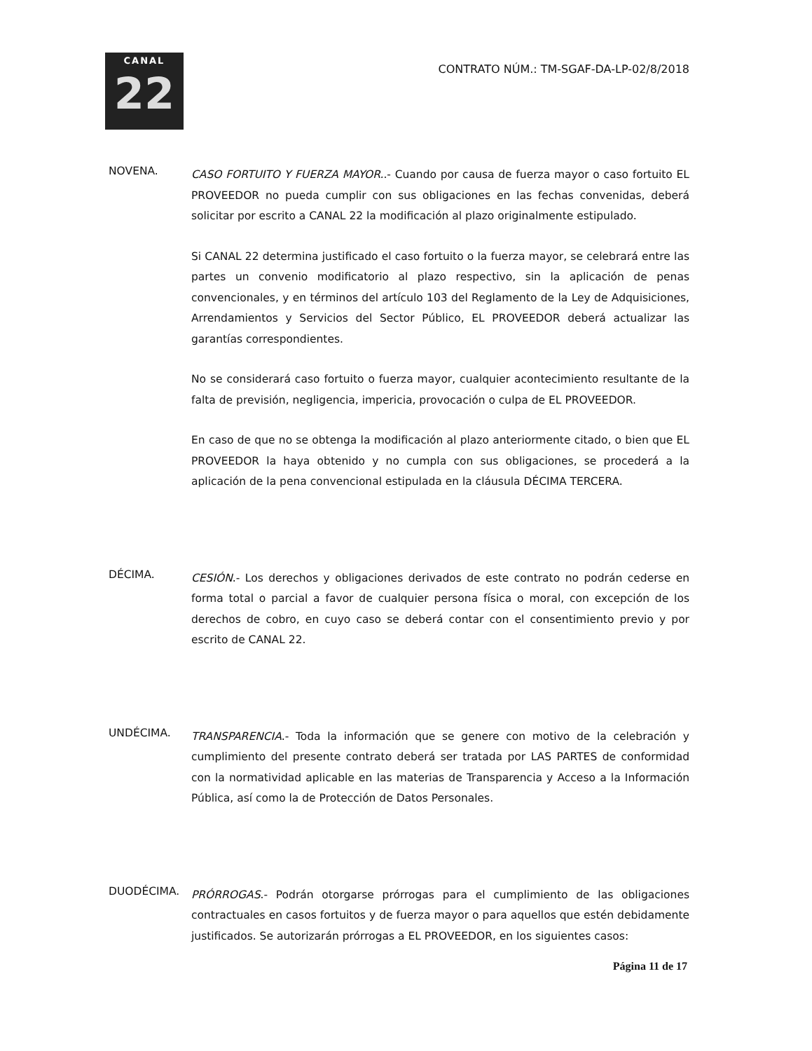CANAL
22
CONTRATO NÚM.: TM-SGAF-DA-LP-02/8/2018
NOVENA.
CASO FORTUITO Y FUERZA MAYOR..- Cuando por causa de fuerza mayor o caso fortuito EL PROVEEDOR no pueda cumplir con sus obligaciones en las fechas convenidas, deberá solicitar por escrito a CANAL 22 la modificación al plazo originalmente estipulado.
Si CANAL 22 determina justificado el caso fortuito o la fuerza mayor, se celebrará entre las partes un convenio modificatorio al plazo respectivo, sin la aplicación de penas convencionales, y en términos del artículo 103 del Reglamento de la Ley de Adquisiciones, Arrendamientos y Servicios del Sector Público, EL PROVEEDOR deberá actualizar las garantías correspondientes.
No se considerará caso fortuito o fuerza mayor, cualquier acontecimiento resultante de la falta de previsión, negligencia, impericia, provocación o culpa de EL PROVEEDOR.
En caso de que no se obtenga la modificación al plazo anteriormente citado, o bien que EL PROVEEDOR la haya obtenido y no cumpla con sus obligaciones, se procederá a la aplicación de la pena convencional estipulada en la cláusula DÉCIMA TERCERA.
DÉCIMA.
CESIÓN.- Los derechos y obligaciones derivados de este contrato no podrán cederse en forma total o parcial a favor de cualquier persona física o moral, con excepción de los derechos de cobro, en cuyo caso se deberá contar con el consentimiento previo y por escrito de CANAL 22.
UNDÉCIMA.
TRANSPARENCIA.- Toda la información que se genere con motivo de la celebración y cumplimiento del presente contrato deberá ser tratada por LAS PARTES de conformidad con la normatividad aplicable en las materias de Transparencia y Acceso a la Información Pública, así como la de Protección de Datos Personales.
DUODÉCIMA.
PRÓRROGAS.- Podrán otorgarse prórrogas para el cumplimiento de las obligaciones contractuales en casos fortuitos y de fuerza mayor o para aquellos que estén debidamente justificados. Se autorizarán prórrogas a EL PROVEEDOR, en los siguientes casos:
Página 11 de 17